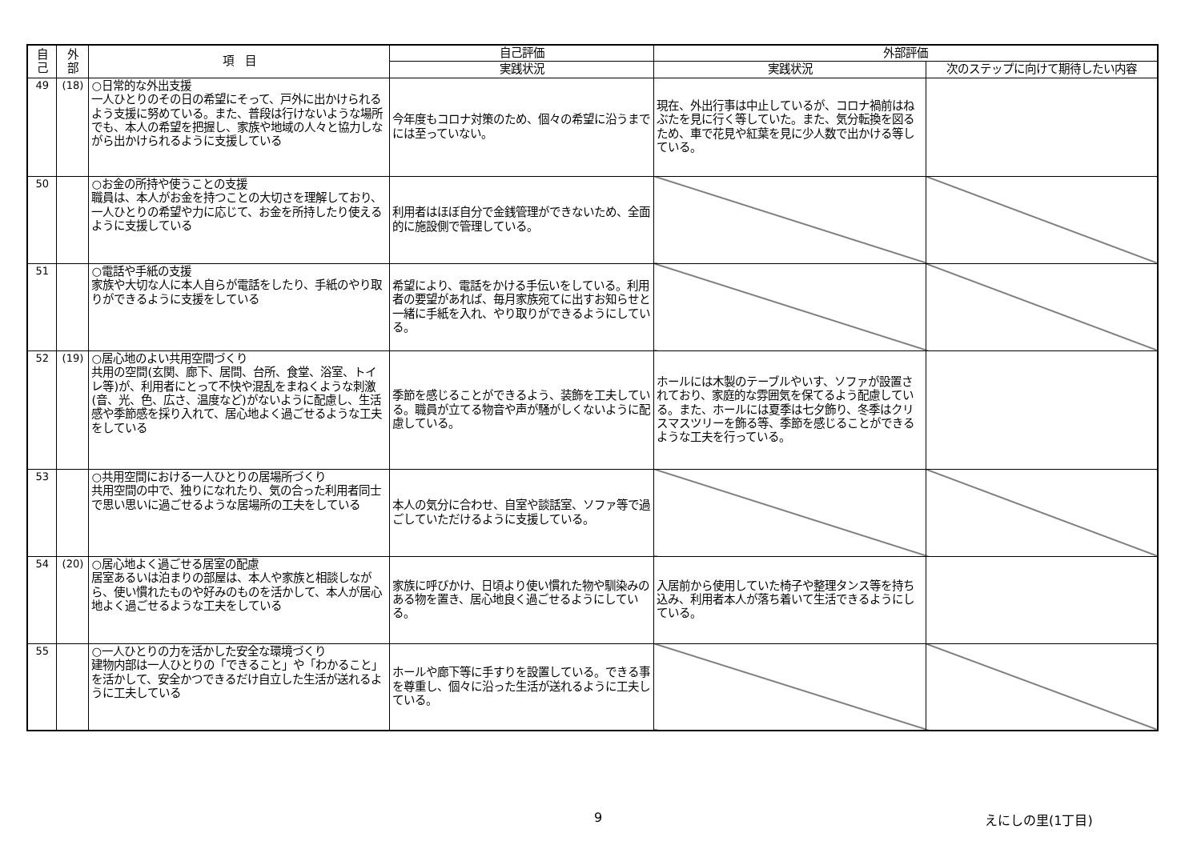| 自 己 | 外 部 | 項 目 | 自己評価 | 外部評価 | |
| --- | --- | --- | --- | --- | --- |
| | | | 実践状況 | 実践状況 | 次のステップに向けて期待したい内容 |
| 49 | (18) | ○日常的な外出支援 一人ひとりのその日の希望にそって、戸外に出かけられるよう支援に努めている。また、普段は行けないような場所でも、本人の希望を把握し、家族や地域の人々と協力しながら出かけられるように支援している | 今年度もコロナ対策のため、個々の希望に沿うまでには至っていない。 | 現在、外出行事は中止しているが、コロナ禍前はねぶたを見に行く等していた。また、気分転換を図るため、車で花見や紅葉を見に少人数で出かける等している。 | |
| 50 | | ○お金の所持や使うことの支援 職員は、本人がお金を持つことの大切さを理解しており、一人ひとりの希望や力に応じて、お金を所持したり使えるように支援している | 利用者はほぼ自分で金銭管理ができないため、全面的に施設側で管理している。 | | |
| 51 | | ○電話や手紙の支援 家族や大切な人に本人自らが電話をしたり、手紙のやり取りができるように支援をしている | 希望により、電話をかける手伝いをしている。利用者の要望があれば、毎月家族宛てに出すお知らせと一緒に手紙を入れ、やり取りができるようにしている。 | | |
| 52 | (19) | ○居心地のよい共用空間づくり 共用の空間(玄関、廊下、居間、台所、食堂、浴室、トイレ等)が、利用者にとって不快や混乱をまねくような刺激(音、光、色、広さ、温度など)がないように配慮し、生活感や季節感を採り入れて、居心地よく過ごせるような工夫をしている | 季節を感じることができるよう、装飾を工夫している。職員が立てる物音や声が騒がしくないように配慮している。 | ホールには木製のテーブルやいす、ソファが設置されており、家庭的な雰囲気を保てるよう配慮している。また、ホールには夏季は七夕飾り、冬季はクリスマスツリーを飾る等、季節を感じることができるような工夫を行っている。 | |
| 53 | | ○共用空間における一人ひとりの居場所づくり 共用空間の中で、独りになれたり、気の合った利用者同士で思い思いに過ごせるような居場所の工夫をしている | 本人の気分に合わせ、自室や談話室、ソファ等で過ごしていただけるように支援している。 | | |
| 54 | (20) | ○居心地よく過ごせる居室の配慮 居室あるいは泊まりの部屋は、本人や家族と相談しながら、使い慣れたものや好みのものを活かして、本人が居心地よく過ごせるような工夫をしている | 家族に呼びかけ、日頃より使い慣れた物や馴染みのある物を置き、居心地良く過ごせるようにしている。 | 入居前から使用していた椅子や整理タンス等を持ち込み、利用者本人が落ち着いて生活できるようにしている。 | |
| 55 | | ○一人ひとりの力を活かした安全な環境づくり 建物内部は一人ひとりの「できること」や「わかること」を活かして、安全かつできるだけ自立した生活が送れるように工夫している | ホールや廊下等に手すりを設置している。できる事を尊重し、個々に沿った生活が送れるように工夫している。 | | |
9 えにしの里(1丁目)